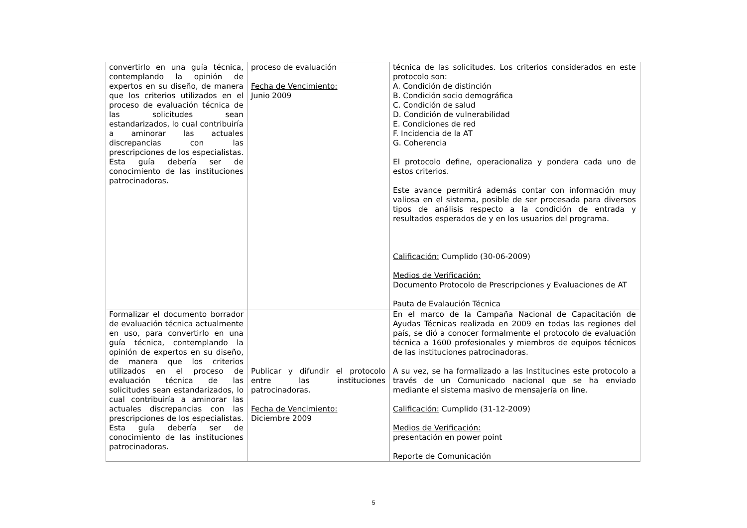| convertirlo en una guía técnica, contemplando la opinión de expertos en su diseño, de manera que los criterios utilizados en el proceso de evaluación técnica de las solicitudes sean estandarizados, lo cual contribuiría a aminorar las actuales discrepancias con las prescripciones de los especialistas. Esta guía debería ser de conocimiento de las instituciones patrocinadoras. | proceso de evaluación Fecha de Vencimiento: Junio 2009 | técnica de las solicitudes. Los criterios considerados en este protocolo son: A. Condición de distinción B. Condición socio demográfica C. Condición de salud D. Condición de vulnerabilidad E. Condiciones de red F. Incidencia de la AT G. Coherencia El protocolo define, operacionaliza y pondera cada uno de estos criterios. Este avance permitirá además contar con información muy valiosa en el sistema, posible de ser procesada para diversos tipos de análisis respecto a la condición de entrada y resultados esperados de y en los usuarios del programa. Calificación: Cumplido (30-06-2009) Medios de Verificación: Documento Protocolo de Prescripciones y Evaluaciones de AT Pauta de Evalaución Técnica |
| Formalizar el documento borrador de evaluación técnica actualmente en uso, para convertirlo en una guía técnica, contemplando la opinión de expertos en su diseño, de manera que los criterios utilizados en el proceso de evaluación técnica de las solicitudes sean estandarizados, lo cual contribuiría a aminorar las actuales discrepancias con las prescripciones de los especialistas. Esta guía debería ser de conocimiento de las instituciones patrocinadoras. | Publicar y difundir el protocolo entre las instituciones patrocinadoras. Fecha de Vencimiento: Diciembre 2009 | En el marco de la Campaña Nacional de Capacitación de Ayudas Técnicas realizada en 2009 en todas las regiones del país, se dió a conocer formalmente el protocolo de evaluación técnica a 1600 profesionales y miembros de equipos técnicos de las instituciones patrocinadoras. A su vez, se ha formalizado a las Institucines este protocolo a través de un Comunicado nacional que se ha enviado mediante el sistema masivo de mensajería on line. Calificación: Cumplido (31-12-2009) Medios de Verificación: presentación en power point Reporte de Comunicación |
5